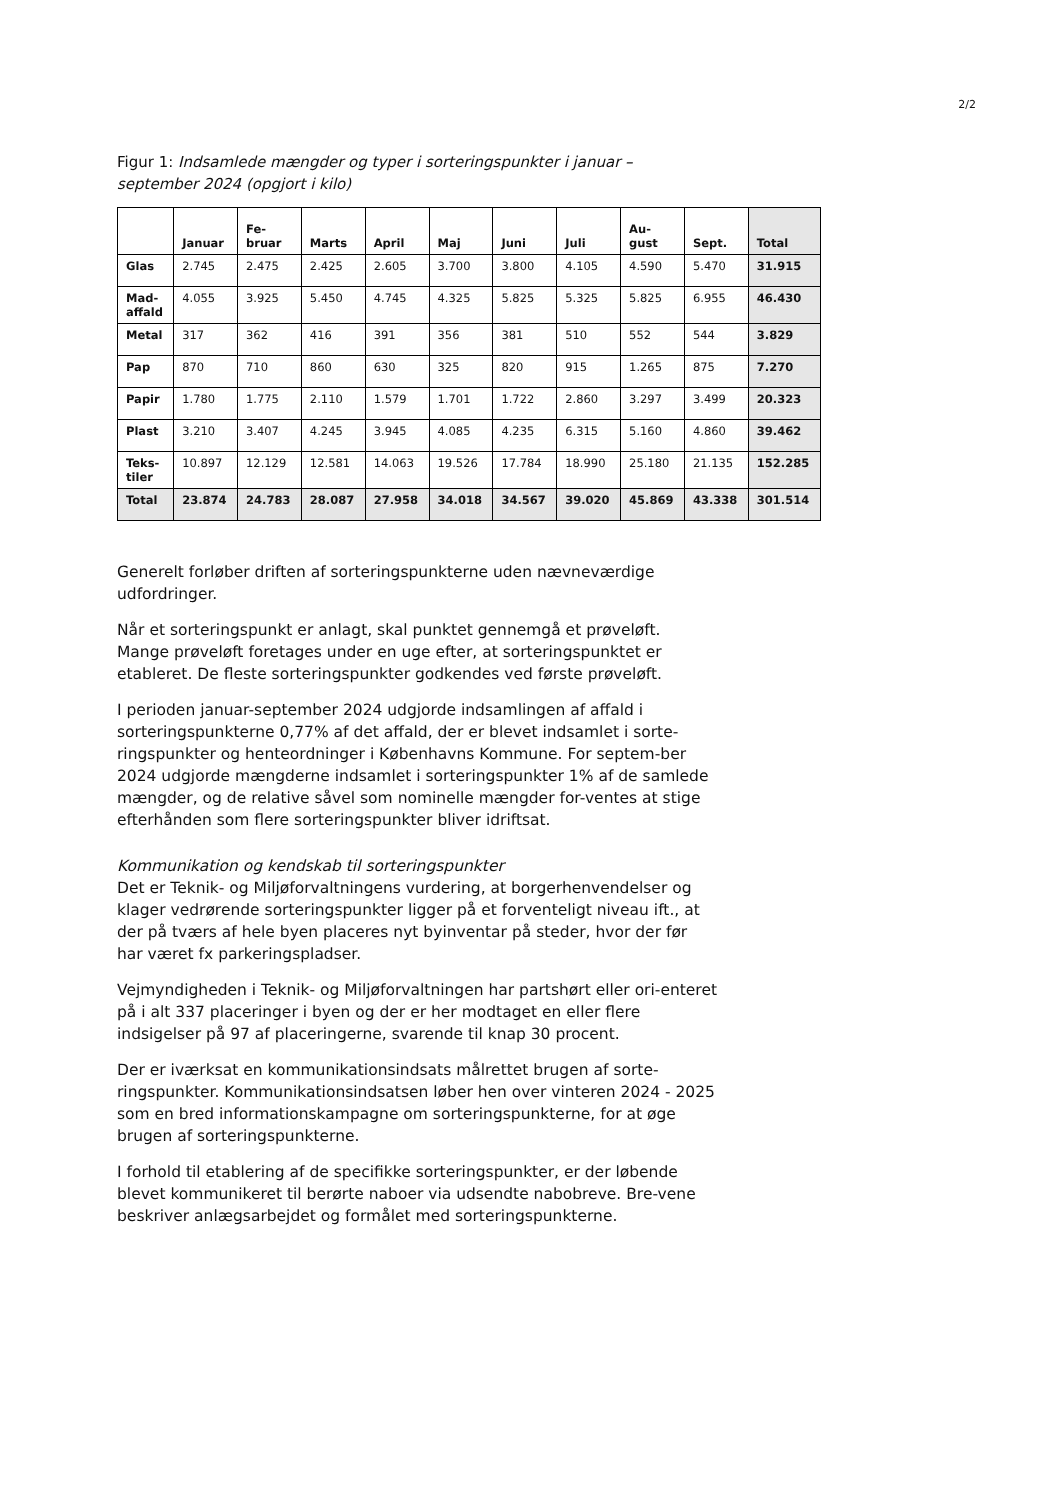2/2
Figur 1: Indsamlede mængder og typer i sorteringspunkter i januar – september 2024 (opgjort i kilo)
| | Januar | Fe- bruar | Marts | April | Maj | Juni | Juli | Au- gust | Sept. | Total |
| --- | --- | --- | --- | --- | --- | --- | --- | --- | --- | --- |
| Glas | 2.745 | 2.475 | 2.425 | 2.605 | 3.700 | 3.800 | 4.105 | 4.590 | 5.470 | 31.915 |
| Mad- affald | 4.055 | 3.925 | 5.450 | 4.745 | 4.325 | 5.825 | 5.325 | 5.825 | 6.955 | 46.430 |
| Metal | 317 | 362 | 416 | 391 | 356 | 381 | 510 | 552 | 544 | 3.829 |
| Pap | 870 | 710 | 860 | 630 | 325 | 820 | 915 | 1.265 | 875 | 7.270 |
| Papir | 1.780 | 1.775 | 2.110 | 1.579 | 1.701 | 1.722 | 2.860 | 3.297 | 3.499 | 20.323 |
| Plast | 3.210 | 3.407 | 4.245 | 3.945 | 4.085 | 4.235 | 6.315 | 5.160 | 4.860 | 39.462 |
| Teks- tiler | 10.897 | 12.129 | 12.581 | 14.063 | 19.526 | 17.784 | 18.990 | 25.180 | 21.135 | 152.285 |
| Total | 23.874 | 24.783 | 28.087 | 27.958 | 34.018 | 34.567 | 39.020 | 45.869 | 43.338 | 301.514 |
Generelt forløber driften af sorteringspunkterne uden nævneværdige udfordringer.
Når et sorteringspunkt er anlagt, skal punktet gennemgå et prøveløft. Mange prøveløft foretages under en uge efter, at sorteringspunktet er etableret. De fleste sorteringspunkter godkendes ved første prøveløft.
I perioden januar-september 2024 udgjorde indsamlingen af affald i sorteringspunkterne 0,77% af det affald, der er blevet indsamlet i sorte-ringspunkter og henteordninger i Københavns Kommune. For septem-ber 2024 udgjorde mængderne indsamlet i sorteringspunkter 1% af de samlede mængder, og de relative såvel som nominelle mængder for-ventes at stige efterhånden som flere sorteringspunkter bliver idriftsat.
Kommunikation og kendskab til sorteringspunkter
Det er Teknik- og Miljøforvaltningens vurdering, at borgerhenvendelser og klager vedrørende sorteringspunkter ligger på et forventeligt niveau ift., at der på tværs af hele byen placeres nyt byinventar på steder, hvor der før har været fx parkeringspladser.
Vejmyndigheden i Teknik- og Miljøforvaltningen har partshørt eller ori-enteret på i alt 337 placeringer i byen og der er her modtaget en eller flere indsigelser på 97 af placeringerne, svarende til knap 30 procent.
Der er iværksat en kommunikationsindsats målrettet brugen af sorte-ringspunkter. Kommunikationsindsatsen løber hen over vinteren 2024 - 2025 som en bred informationskampagne om sorteringspunkterne, for at øge brugen af sorteringspunkterne.
I forhold til etablering af de specifikke sorteringspunkter, er der løbende blevet kommunikeret til berørte naboer via udsendte nabobreve. Bre-vene beskriver anlægsarbejdet og formålet med sorteringspunkterne.